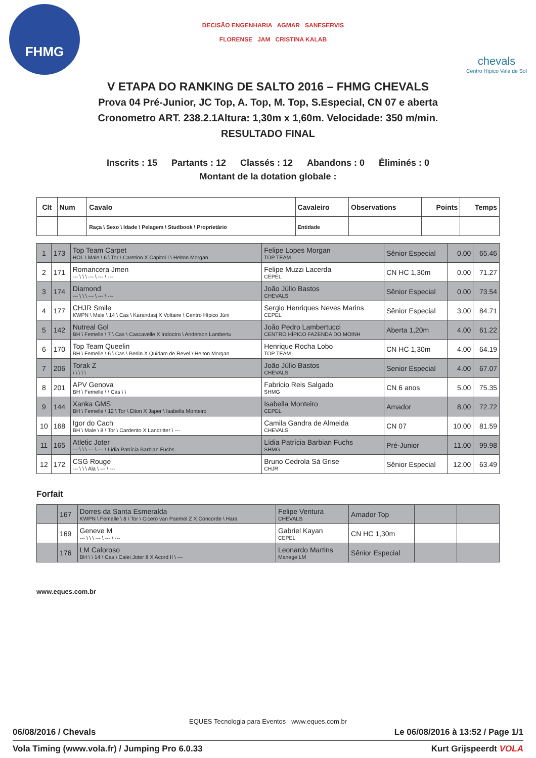FHMG
DECISÃO ENGENHARIA AGMAR SANESERVIS
FLORENSE JAM CRISTINA KALAB
chevals
Centro Hípico Vale de Sol
V ETAPA DO RANKING DE SALTO 2016 – FHMG CHEVALS
Prova 04 Pré-Junior, JC Top, A. Top, M. Top, S.Especial, CN 07 e aberta
Cronometro ART. 238.2.1Altura: 1,30m x 1,60m. Velocidade: 350 m/min.
RESULTADO FINAL
Inscrits : 15 Partants : 12 Classés : 12 Abandons : 0 Éliminés : 0
Montant de la dotation globale :
| Clt | Num | Cavalo | Cavaleiro | Observations | Points | Temps |
| --- | --- | --- | --- | --- | --- | --- |
| | | Raça \ Sexo \ Idade \ Pelagem \ Studbook \ Proprietário | Entidade | | | |
| 1 | 173 | Top Team Carpet HOL \ Male \ 6 \ Tor \ Caretino X Capitol I \ Helton Morgan | Felipe Lopes Morgan TOP TEAM | Sênior Especial | 0.00 | 65.46 |
| 2 | 171 | Romancera Jmen --- \ \ \ --- \ --- \ --- | Felipe Muzzi Lacerda CEPEL | CN HC 1,30m | 0.00 | 71.27 |
| 3 | 174 | Diamond --- \ \ \ --- \ --- \ --- | João Júlio Bastos CHEVALS | Sênior Especial | 0.00 | 73.54 |
| 4 | 177 | CHJR Smile KWPN \ Male \ 14 \ Cas \ Karandasj X Voltaire \ Centro Hípico Júni | Sergio Henriques Neves Marins CEPEL | Sênior Especial | 3.00 | 84.71 |
| 5 | 142 | Nutreal Gol BH \ Femelle \ 7 \ Cas \ Cascavelle X Indoctro \ Anderson Lambertu | João Pedro Lambertucci CENTRO HÍPICO FAZENDA DO MOINH | Aberta 1,20m | 4.00 | 61.22 |
| 6 | 170 | Top Team Queelin BH \ Femelle \ 6 \ Cas \ Berlin X Quidam de Revel \ Helton Morgan | Henrique Rocha Lobo TOP TEAM | CN HC 1,30m | 4.00 | 64.19 |
| 7 | 206 | Torak Z \ \ \ \ \ | João Júlio Bastos CHEVALS | Senior Especial | 4.00 | 67.07 |
| 8 | 201 | APV Genova BH \ Femelle \ \ Cas \ \ | Fabricio Reis Salgado SHMG | CN 6 anos | 5.00 | 75.35 |
| 9 | 144 | Xanka GMS BH \ Femelle \ 12 \ Tor \ Elton X Japer \ Isabella Monteiro | Isabella Monteiro CEPEL | Amador | 8.00 | 72.72 |
| 10 | 168 | Igor do Cach BH \ Male \ 8 \ Tor \ Cardento X Landritter \ --- | Camila Gandra de Almeida CHEVALS | CN 07 | 10.00 | 81.59 |
| 11 | 165 | Atletic Joter --- \ \ \ --- \ --- \ Lídia Patrícia Barbian Fuchs | Lídia Patrícia Barbian Fuchs SHMG | Pré-Junior | 11.00 | 99.98 |
| 12 | 172 | CSG Rouge --- \ \ \ Ala \ --- \ --- | Bruno Cedrola Sá Grise CHJR | Sênior Especial | 12.00 | 63.49 |
Forfait
| | 167 | Dorres da Santa Esmeralda KWPN \ Femelle \ 8 \ Tor \ Cicero van Paemel Z X Concorde \ Hara | Felipe Ventura CHEVALS | Amador Top | | |
| | 169 | Geneve M --- \ \ \ --- \ --- \ --- | Gabriel Kayan CEPEL | CN HC 1,30m | | |
| | 176 | LM Caloroso BH \ \ 14 \ Cas \ Calei Joter II X Acord II \ --- | Leonardo Martins Manege LM | Sênior Especial | | |
www.eques.com.br
EQUES Tecnologia para Eventos www.eques.com.br
06/08/2016 / Chevals Le 06/08/2016 à 13:52 / Page 1/1
Vola Timing (www.vola.fr) / Jumping Pro 6.0.33 Kurt Grijspeerdt VOLA